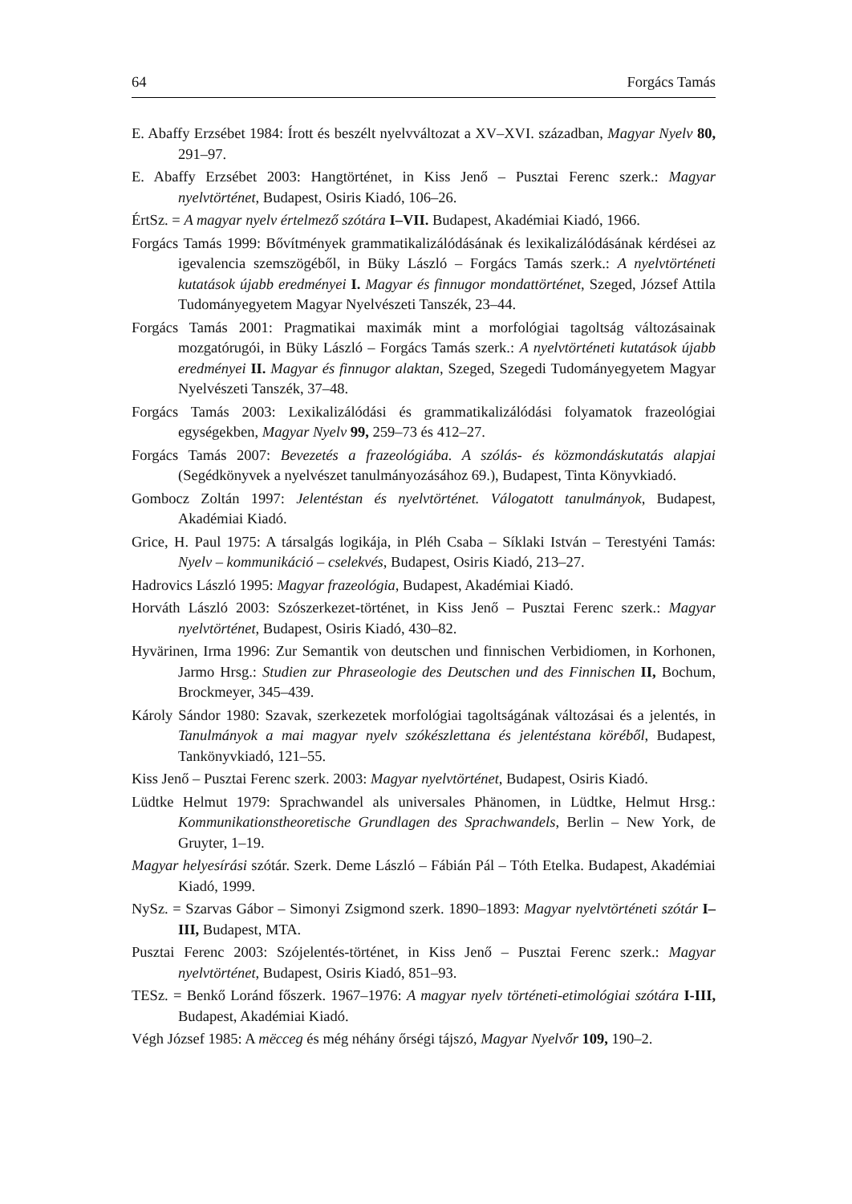64 Forgács Tamás
E. Abaffy Erzsébet 1984: Írott és beszélt nyelvváltozat a XV–XVI. században, Magyar Nyelv 80, 291–97.
E. Abaffy Erzsébet 2003: Hangtörténet, in Kiss Jenő – Pusztai Ferenc szerk.: Magyar nyelvtörténet, Budapest, Osiris Kiadó, 106–26.
ÉrtSz. = A magyar nyelv értelmező szótára I–VII. Budapest, Akadémiai Kiadó, 1966.
Forgács Tamás 1999: Bővítmények grammatikalizálódásának és lexikalizálódásának kérdései az igevalencia szemszögéből, in Büky László – Forgács Tamás szerk.: A nyelvtörténeti kutatások újabb eredményei I. Magyar és finnugor mondattörténet, Szeged, József Attila Tudományegyetem Magyar Nyelvészeti Tanszék, 23–44.
Forgács Tamás 2001: Pragmatikai maximák mint a morfológiai tagoltság változásainak mozgatórugói, in Büky László – Forgács Tamás szerk.: A nyelvtörténeti kutatások újabb eredményei II. Magyar és finnugor alaktan, Szeged, Szegedi Tudományegyetem Magyar Nyelvészeti Tanszék, 37–48.
Forgács Tamás 2003: Lexikalizálódási és grammatikalizálódási folyamatok frazeológiai egységekben, Magyar Nyelv 99, 259–73 és 412–27.
Forgács Tamás 2007: Bevezetés a frazeológiába. A szólás- és közmondáskutatás alapjai (Segédkönyvek a nyelvészet tanulmányozásához 69.), Budapest, Tinta Könyvkiadó.
Gombocz Zoltán 1997: Jelentéstan és nyelvtörténet. Válogatott tanulmányok, Budapest, Akadémiai Kiadó.
Grice, H. Paul 1975: A társalgás logikája, in Pléh Csaba – Síklaki István – Terestyéni Tamás: Nyelv – kommunikáció – cselekvés, Budapest, Osiris Kiadó, 213–27.
Hadrovics László 1995: Magyar frazeológia, Budapest, Akadémiai Kiadó.
Horváth László 2003: Szószerkezet-történet, in Kiss Jenő – Pusztai Ferenc szerk.: Magyar nyelvtörténet, Budapest, Osiris Kiadó, 430–82.
Hyvärinen, Irma 1996: Zur Semantik von deutschen und finnischen Verbidiomen, in Korhonen, Jarmo Hrsg.: Studien zur Phraseologie des Deutschen und des Finnischen II, Bochum, Brockmeyer, 345–439.
Károly Sándor 1980: Szavak, szerkezetek morfológiai tagoltságának változásai és a jelentés, in Tanulmányok a mai magyar nyelv szókészlettana és jelentéstana köréből, Budapest, Tankönyvkiadó, 121–55.
Kiss Jenő – Pusztai Ferenc szerk. 2003: Magyar nyelvtörténet, Budapest, Osiris Kiadó.
Lüdtke Helmut 1979: Sprachwandel als universales Phänomen, in Lüdtke, Helmut Hrsg.: Kommunikationstheoretische Grundlagen des Sprachwandels, Berlin – New York, de Gruyter, 1–19.
Magyar helyesírási szótár. Szerk. Deme László – Fábián Pál – Tóth Etelka. Budapest, Akadémiai Kiadó, 1999.
NySz. = Szarvas Gábor – Simonyi Zsigmond szerk. 1890–1893: Magyar nyelvtörténeti szótár I–III, Budapest, MTA.
Pusztai Ferenc 2003: Szójelentés-történet, in Kiss Jenő – Pusztai Ferenc szerk.: Magyar nyelvtörténet, Budapest, Osiris Kiadó, 851–93.
TESz. = Benkő Loránd főszerk. 1967–1976: A magyar nyelv történeti-etimológiai szótára I-III, Budapest, Akadémiai Kiadó.
Végh József 1985: A mëcceg és még néhány őrségi tájszó, Magyar Nyelvőr 109, 190–2.